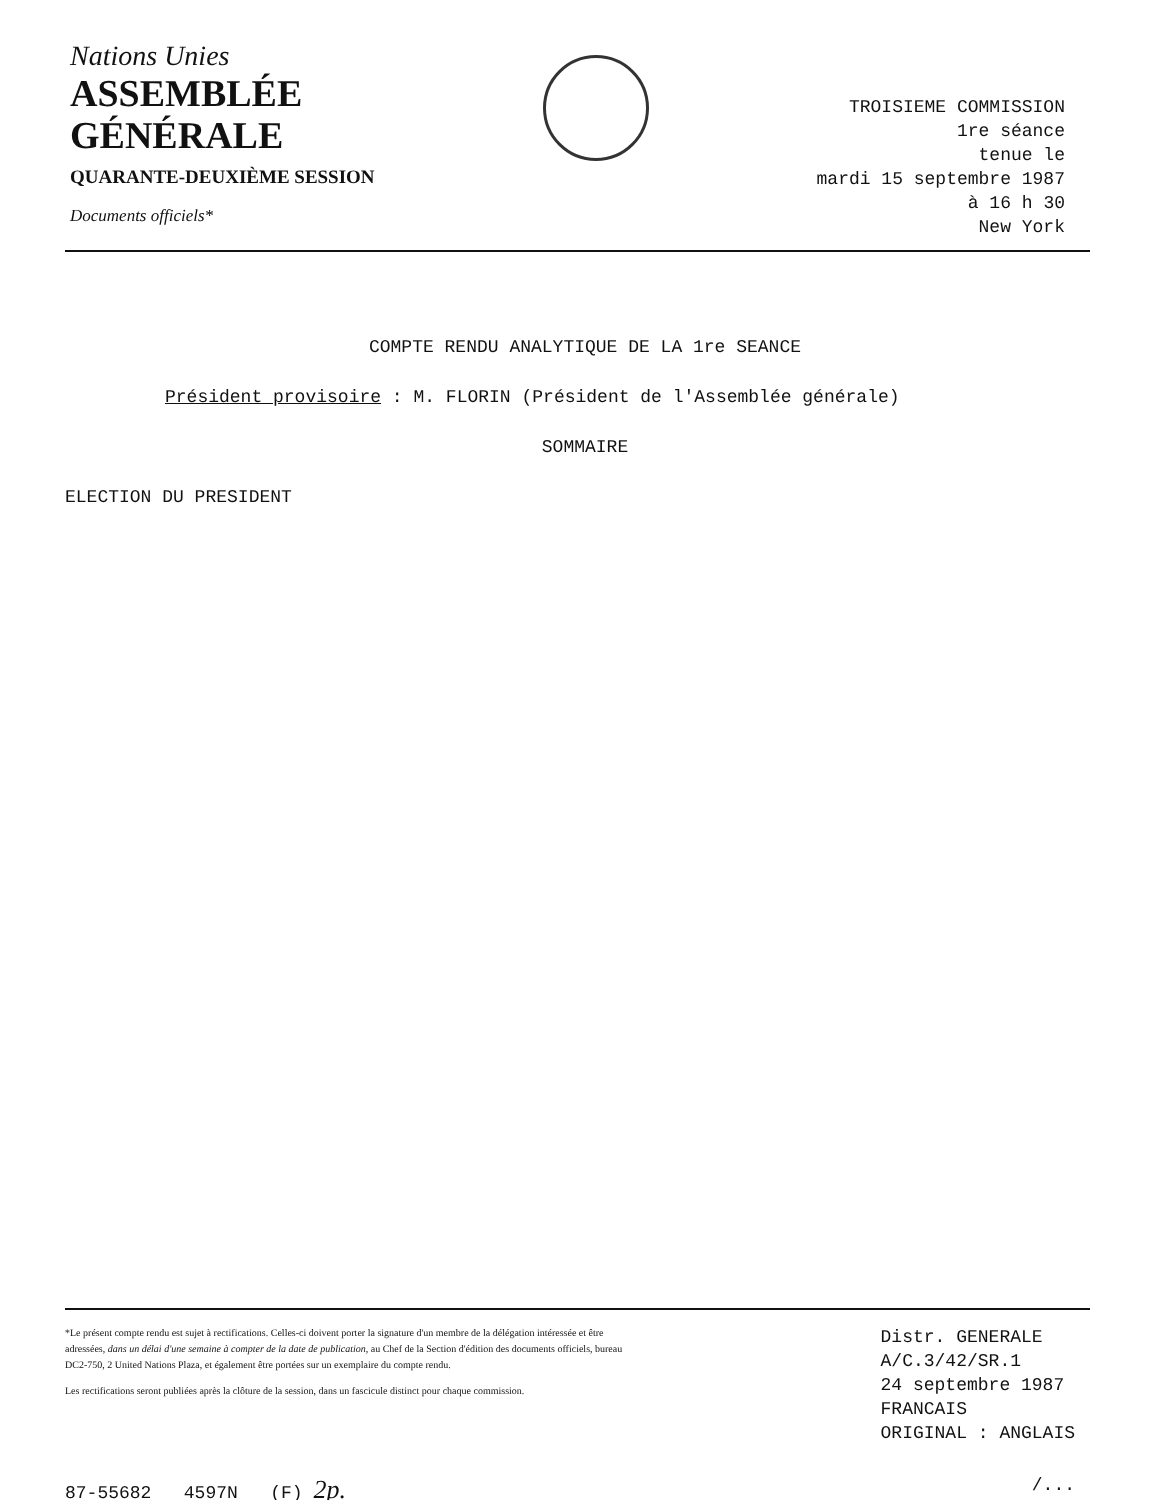Nations Unies
ASSEMBLÉE
GÉNÉRALE
QUARANTE-DEUXIÈME SESSION
Documents officiels*
TROISIEME COMMISSION
1re séance
tenue le
mardi 15 septembre 1987
à 16 h 30
New York
COMPTE RENDU ANALYTIQUE DE LA 1re SEANCE
Président provisoire : M. FLORIN (Président de l'Assemblée générale)
SOMMAIRE
ELECTION DU PRESIDENT
*Le présent compte rendu est sujet à rectifications. Celles-ci doivent porter la signature d'un membre de la délégation intéressée et être adressées, dans un délai d'une semaine à compter de la date de publication, au Chef de la Section d'édition des documents officiels, bureau DC2-750, 2 United Nations Plaza, et également être portées sur un exemplaire du compte rendu.
Les rectifications seront publiées après la clôture de la session, dans un fascicule distinct pour chaque commission.
Distr. GENERALE
A/C.3/42/SR.1
24 septembre 1987
FRANCAIS
ORIGINAL : ANGLAIS
87-55682 4597N (F) 2p. /...